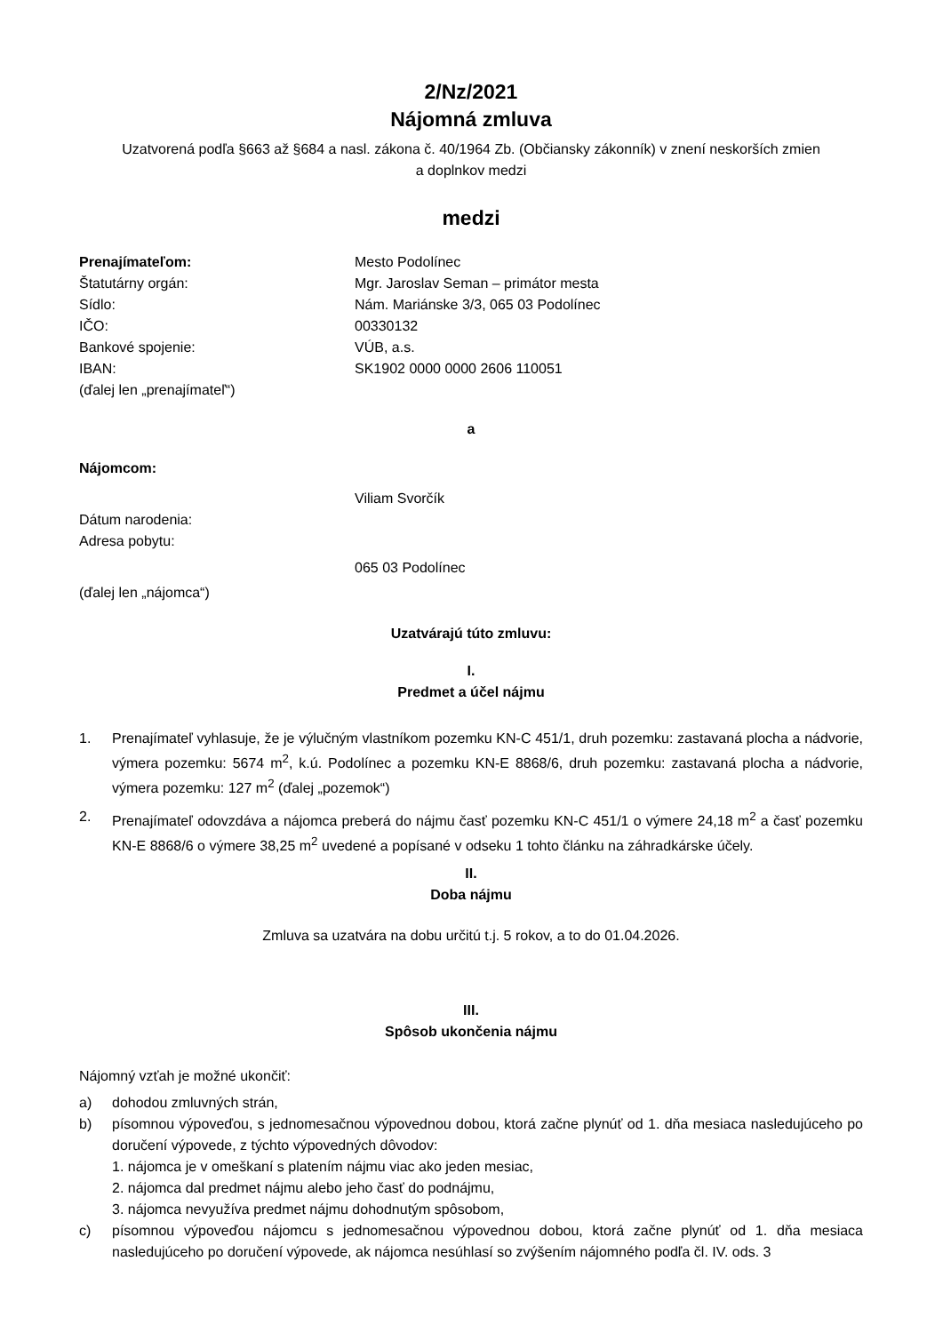2/Nz/2021
Nájomná zmluva
Uzatvorená podľa §663 až §684 a nasl. zákona č. 40/1964 Zb. (Občiansky zákonník) v znení neskorších zmien
a doplnkov medzi
medzi
Prenajímateľom: Mesto Podolínec
Štatutárny orgán: Mgr. Jaroslav Seman – primátor mesta
Sídlo: Nám. Mariánske 3/3, 065 03 Podolínec
IČO: 00330132
Bankové spojenie: VÚB, a.s.
IBAN: SK1902 0000 0000 2606 110051
(ďalej len „prenajímateľ“)
a
Nájomcom:
Viliam Svorčík
Dátum narodenia:
Adresa pobytu:
065 03 Podolínec
(ďalej len „nájomca“)
Uzatvárajú túto zmluvu:
I.
Predmet a účel nájmu
1. Prenajímateľ vyhlasuje, že je výlučným vlastníkom pozemku KN-C 451/1, druh pozemku: zastavaná plocha a nádvorie, výmera pozemku: 5674 m<sup>2</sup>, k.ú. Podolínec a pozemku KN-E 8868/6, druh pozemku: zastavaná plocha a nádvorie, výmera pozemku: 127 m<sup>2</sup> (ďalej „pozemok“)
2. Prenajímateľ odovzdáva a nájomca preberá do nájmu časť pozemku KN-C 451/1 o výmere 24,18 m<sup>2</sup> a časť pozemku KN-E 8868/6 o výmere 38,25 m<sup>2</sup> uvedené a popísané v odseku 1 tohto článku na záhradkárske účely.
II.
Doba nájmu
Zmluva sa uzatvára na dobu určitú t.j. 5 rokov, a to do 01.04.2026.
III.
Spôsob ukončenia nájmu
Nájomný vzťah je možné ukončiť:
a) dohodou zmluvných strán,
b) písomnou výpoveďou, s jednomesačnou výpovednou dobou, ktorá začne plynúť od 1. dňa mesiaca nasledujúceho po doručení výpovede, z týchto výpovedných dôvodov:
1. nájomca je v omeškaní s platením nájmu viac ako jeden mesiac,
2. nájomca dal predmet nájmu alebo jeho časť do podnájmu,
3. nájomca nevyužíva predmet nájmu dohodnutým spôsobom,
c) písomnou výpoveďou nájomcu s jednomesačnou výpovednou dobou, ktorá začne plynúť od 1. dňa mesiaca nasledujúceho po doručení výpovede, ak nájomca nesúhlasí so zvýšením nájomného podľa čl. IV. ods. 3